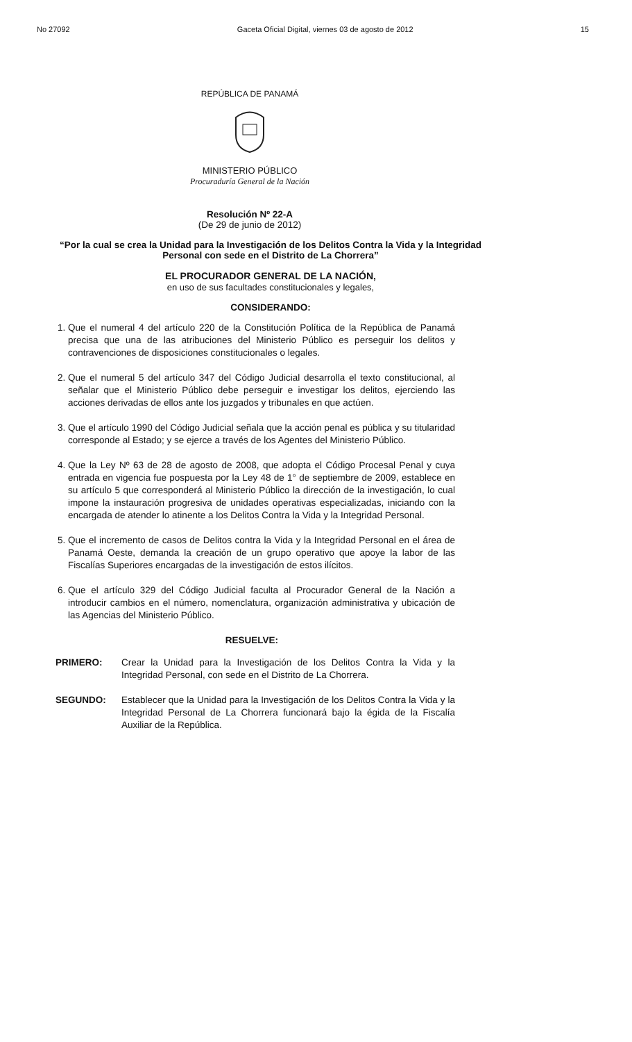No 27092 Gaceta Oficial Digital, viernes 03 de agosto de 2012 15
REPÚBLICA DE PANAMÁ
MINISTERIO PÚBLICO
Procuraduría General de la Nación
Resolución Nº 22-A
(De 29 de junio de 2012)
“Por la cual se crea la Unidad para la Investigación de los Delitos Contra la Vida y la Integridad Personal con sede en el Distrito de La Chorrera”
EL PROCURADOR GENERAL DE LA NACIÓN,
en uso de sus facultades constitucionales y legales,
CONSIDERANDO:
1. Que el numeral 4 del artículo 220 de la Constitución Política de la República de Panamá precisa que una de las atribuciones del Ministerio Público es perseguir los delitos y contravenciones de disposiciones constitucionales o legales.
2. Que el numeral 5 del artículo 347 del Código Judicial desarrolla el texto constitucional, al señalar que el Ministerio Público debe perseguir e investigar los delitos, ejerciendo las acciones derivadas de ellos ante los juzgados y tribunales en que actúen.
3. Que el artículo 1990 del Código Judicial señala que la acción penal es pública y su titularidad corresponde al Estado; y se ejerce a través de los Agentes del Ministerio Público.
4. Que la Ley Nº 63 de 28 de agosto de 2008, que adopta el Código Procesal Penal y cuya entrada en vigencia fue pospuesta por la Ley 48 de 1° de septiembre de 2009, establece en su artículo 5 que corresponderá al Ministerio Público la dirección de la investigación, lo cual impone la instauración progresiva de unidades operativas especializadas, iniciando con la encargada de atender lo atinente a los Delitos Contra la Vida y la Integridad Personal.
5. Que el incremento de casos de Delitos contra la Vida y la Integridad Personal en el área de Panamá Oeste, demanda la creación de un grupo operativo que apoye la labor de las Fiscalías Superiores encargadas de la investigación de estos ilícitos.
6. Que el artículo 329 del Código Judicial faculta al Procurador General de la Nación a introducir cambios en el número, nomenclatura, organización administrativa y ubicación de las Agencias del Ministerio Público.
RESUELVE:
PRIMERO: Crear la Unidad para la Investigación de los Delitos Contra la Vida y la Integridad Personal, con sede en el Distrito de La Chorrera.
SEGUNDO: Establecer que la Unidad para la Investigación de los Delitos Contra la Vida y la Integridad Personal de La Chorrera funcionará bajo la égida de la Fiscalía Auxiliar de la República.